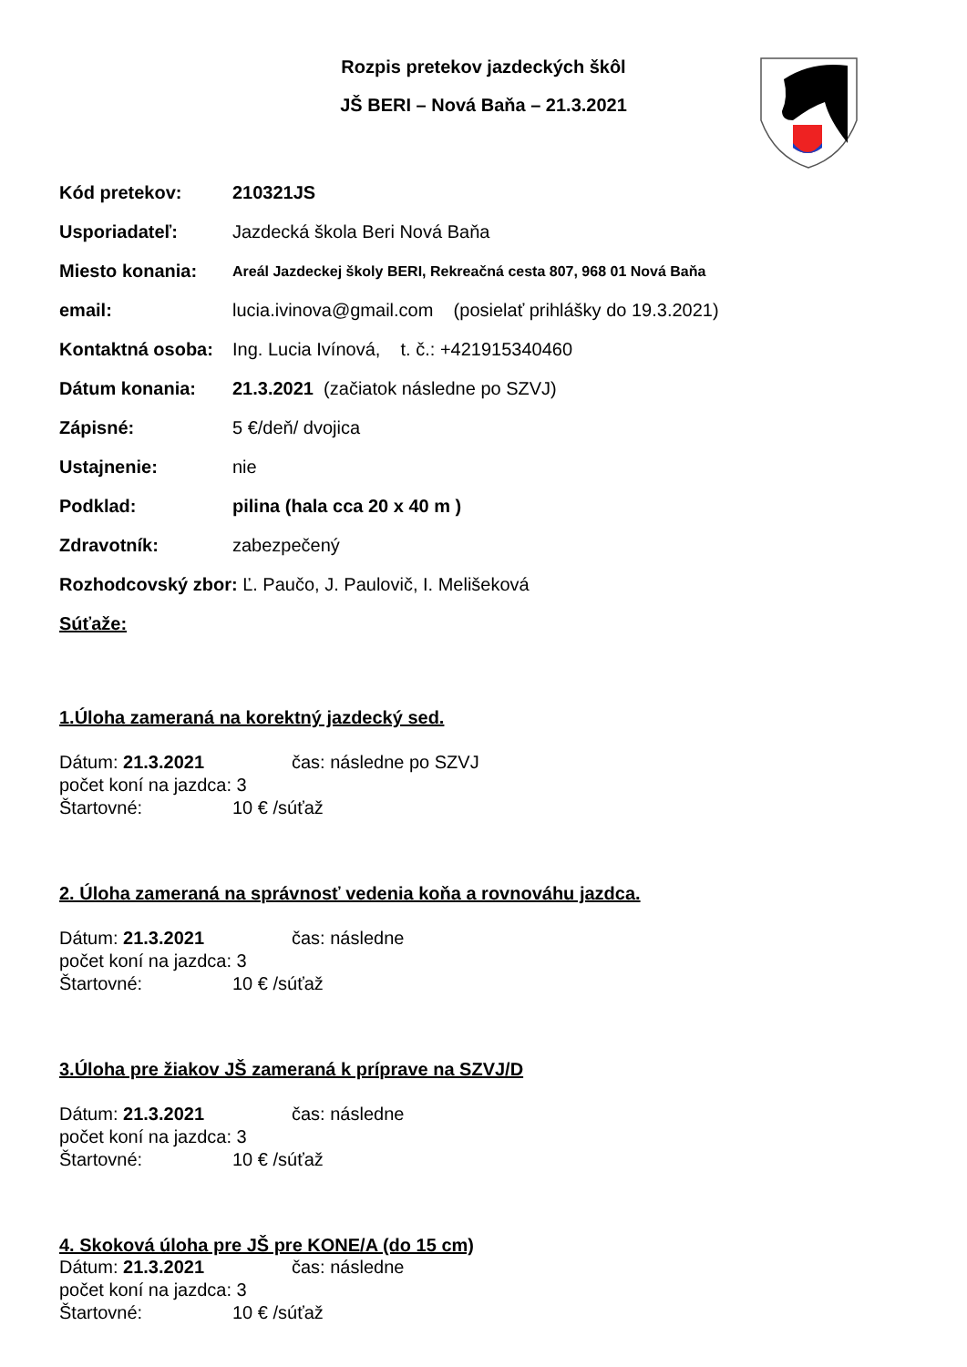Rozpis pretekov jazdeckých škôl
JŠ BERI – Nová Baňa – 21.3.2021
Kód pretekov: 210321JS
Usporiadateľ: Jazdecká škola Beri Nová Baňa
Miesto konania: Areál Jazdeckej školy BERI, Rekreačná cesta 807, 968 01 Nová Baňa
email: lucia.ivinova@gmail.com (posielať prihlášky do 19.3.2021)
Kontaktná osoba: Ing. Lucia Ivínová, t. č.: +421915340460
Dátum konania: 21.3.2021 (začiatok následne po SZVJ)
Zápisné: 5 €/deň/ dvojica
Ustajnenie: nie
Podklad: pilina (hala cca 20 x 40 m )
Zdravotník: zabezpečený
Rozhodcovský zbor: Ľ. Paučo, J. Paulovič, I. Melišeková
Súťaže:
1.Úloha zameraná na korektný jazdecký sed.
Dátum: 21.3.2021 čas: následne po SZVJ
počet koní na jazdca: 3
Štartovné: 10 € /súťaž
2. Úloha zameraná na správnosť vedenia koňa a rovnováhu jazdca.
Dátum: 21.3.2021 čas: následne
počet koní na jazdca: 3
Štartovné: 10 € /súťaž
3.Úloha pre žiakov JŠ zameraná k príprave na SZVJ/D
Dátum: 21.3.2021 čas: následne
počet koní na jazdca: 3
Štartovné: 10 € /súťaž
4. Skoková úloha pre JŠ pre KONE/A (do 15 cm)
Dátum: 21.3.2021 čas: následne
počet koní na jazdca: 3
Štartovné: 10 € /súťaž